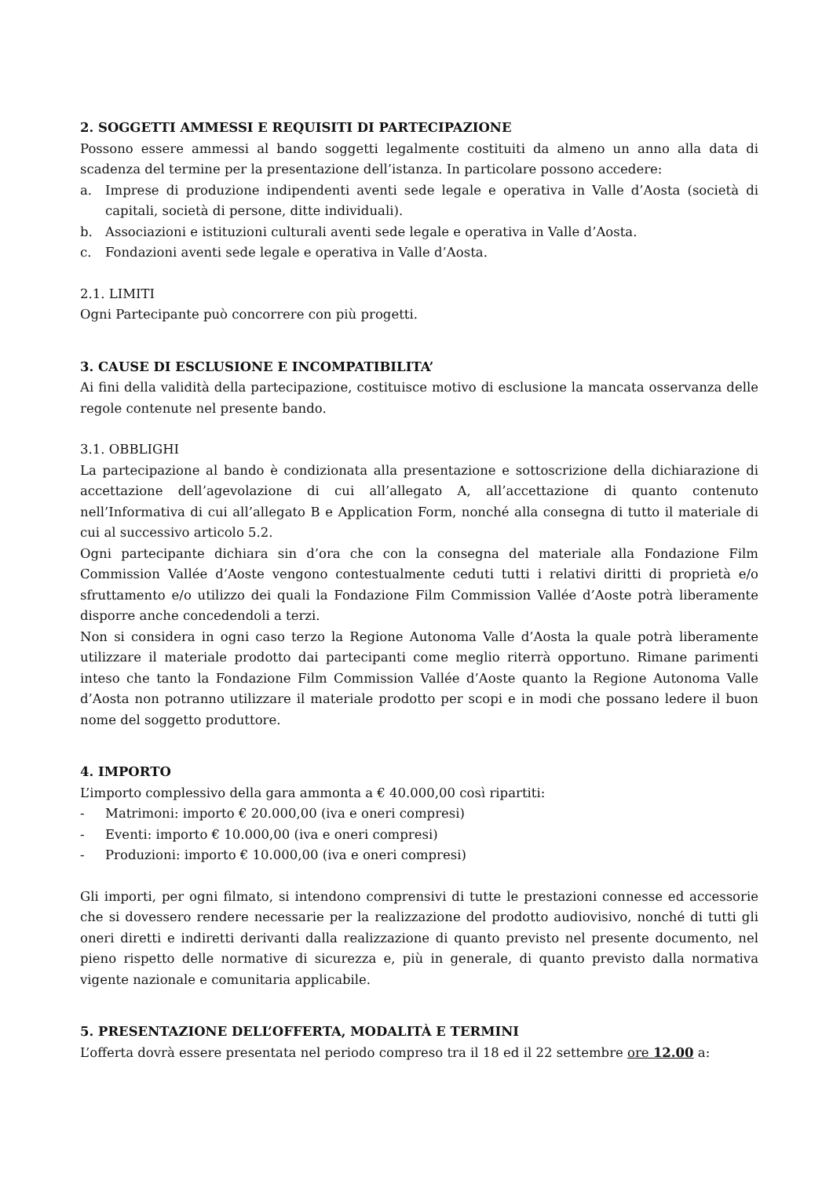2. SOGGETTI AMMESSI E REQUISITI DI PARTECIPAZIONE
Possono essere ammessi al bando soggetti legalmente costituiti da almeno un anno alla data di scadenza del termine per la presentazione dell’istanza. In particolare possono accedere:
a. Imprese di produzione indipendenti aventi sede legale e operativa in Valle d’Aosta (società di capitali, società di persone, ditte individuali).
b. Associazioni e istituzioni culturali aventi sede legale e operativa in Valle d’Aosta.
c. Fondazioni aventi sede legale e operativa in Valle d’Aosta.
2.1. LIMITI
Ogni Partecipante può concorrere con più progetti.
3. CAUSE DI ESCLUSIONE E INCOMPATIBILITA’
Ai fini della validità della partecipazione, costituisce motivo di esclusione la mancata osservanza delle regole contenute nel presente bando.
3.1. OBBLIGHI
La partecipazione al bando è condizionata alla presentazione e sottoscrizione della dichiarazione di accettazione dell’agevolazione di cui all’allegato A, all’accettazione di quanto contenuto nell’Informativa di cui all’allegato B e Application Form, nonché alla consegna di tutto il materiale di cui al successivo articolo 5.2.
Ogni partecipante dichiara sin d’ora che con la consegna del materiale alla Fondazione Film Commission Vallée d’Aoste vengono contestualmente ceduti tutti i relativi diritti di proprietà e/o sfruttamento e/o utilizzo dei quali la Fondazione Film Commission Vallée d’Aoste potrà liberamente disporre anche concedendoli a terzi.
Non si considera in ogni caso terzo la Regione Autonoma Valle d’Aosta la quale potrà liberamente utilizzare il materiale prodotto dai partecipanti come meglio riterrà opportuno. Rimane parimenti inteso che tanto la Fondazione Film Commission Vallée d’Aoste quanto la Regione Autonoma Valle d’Aosta non potranno utilizzare il materiale prodotto per scopi e in modi che possano ledere il buon nome del soggetto produttore.
4. IMPORTO
L’importo complessivo della gara ammonta a € 40.000,00 così ripartiti:
- Matrimoni: importo € 20.000,00 (iva e oneri compresi)
- Eventi: importo € 10.000,00 (iva e oneri compresi)
- Produzioni: importo € 10.000,00 (iva e oneri compresi)
Gli importi, per ogni filmato, si intendono comprensivi di tutte le prestazioni connesse ed accessorie che si dovessero rendere necessarie per la realizzazione del prodotto audiovisivo, nonché di tutti gli oneri diretti e indiretti derivanti dalla realizzazione di quanto previsto nel presente documento, nel pieno rispetto delle normative di sicurezza e, più in generale, di quanto previsto dalla normativa vigente nazionale e comunitaria applicabile.
5. PRESENTAZIONE DELL’OFFERTA, MODALITÀ E TERMINI
L’offerta dovrà essere presentata nel periodo compreso tra il 18 ed il 22 settembre ore 12.00 a: